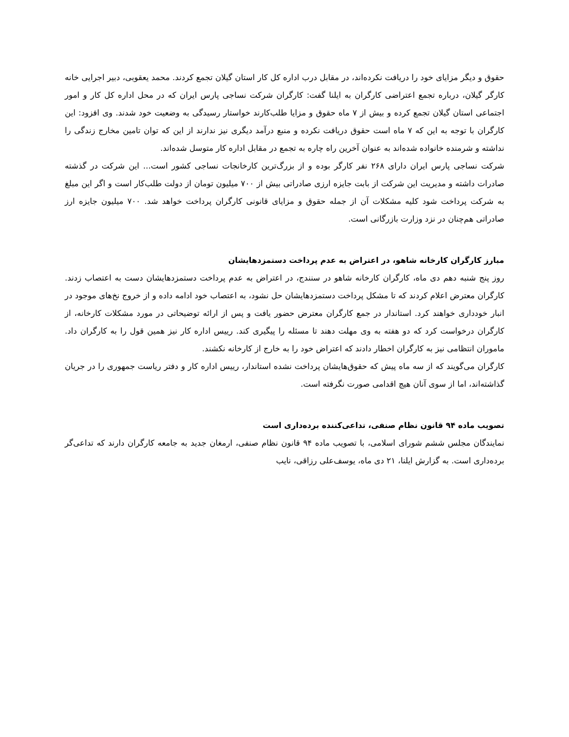حقوق و دیگر مزایای خود را دریافت نکرده‌اند، در مقابل درب اداره کل کار استان گیلان تجمع کردند. محمد یعقوبی، دبیر اجرایی خانه کارگر گیلان، درباره تجمع اعتراضی کارگران به ایلنا گفت: کارگران شرکت نساجی پارس ایران که در محل اداره کل کار و امور اجتماعی استان گیلان تجمع کرده و بیش از ۷ ماه حقوق و مزایا طلب‌کارند خواستار رسیدگی به وضعیت خود شدند. وی افزود: این کارگران با توجه به این که ۷ ماه است حقوق دریافت نکرده و منبع درآمد دیگری نیز ندارند از این که توان تامین مخارج زندگی را نداشته و شرمنده خانواده شده‌اند به عنوان آخرین راه چاره به تجمع در مقابل اداره کار متوسل شده‌اند.
شرکت نساجی پارس ایران دارای ۲۶۸ نفر کارگر بوده و از بزرگ‌ترین کارخانجات نساجی کشور است... این شرکت در گذشته صادرات داشته و مدیریت این شرکت از بابت جایزه ارزی صادراتی بیش از ۷۰۰ میلیون تومان از دولت طلب‌کار است و اگر این مبلغ به شرکت پرداخت شود کلیه مشکلات آن از جمله حقوق و مزایای قانونی کارگران پرداخت خواهد شد. ۷۰۰ میلیون جایزه ارز صادراتی هم‌چنان در نزد وزارت بازرگانی است.
مبارز کارگران کارخانه شاهو، در اعتراض به عدم پرداخت دستمزدهایشان
روز پنج شنبه دهم دی ماه، کارگران کارخانه شاهو در سنندج، در اعتراض به عدم پرداخت دستمزدهایشان دست به اعتصاب زدند. کارگران معترض اعلام کردند که تا مشکل پرداخت دستمزدهایشان حل نشود، به اعتصاب خود ادامه داده و از خروج نخ‌های موجود در انبار خودداری خواهند کرد. استاندار در جمع کارگران معترض حضور یافت و پس از ارائه توضیحاتی در مورد مشکلات کارخانه، از کارگران درخواست کرد که دو هفته به وی مهلت دهند تا مسئله را پیگیری کند. رییس اداره کار نیز همین قول را به کارگران داد. ماموران انتظامی نیز به کارگران اخطار دادند که اعتراض خود را به خارج از کارخانه نکشند.
کارگران می‌گویند که از سه ماه پیش که حقوق‌هایشان پرداخت نشده استاندار، رییس اداره کار و دفتر ریاست جمهوری را در جریان گذاشته‌اند، اما از سوی آنان هیچ اقدامی صورت نگرفته است.
تصویب ماده ۹۴ قانون نظام صنفی، تداعی‌کننده برده‌داری است
نمایندگان مجلس ششم شورای اسلامی، با تصویب ماده ۹۴ قانون نظام صنفی، ارمغان جدید به جامعه کارگران دارند که تداعی‌گر برده‌داری است. به گزارش ایلنا، ۲۱ دی ماه، یوسف‌علی رزاقی، نایب